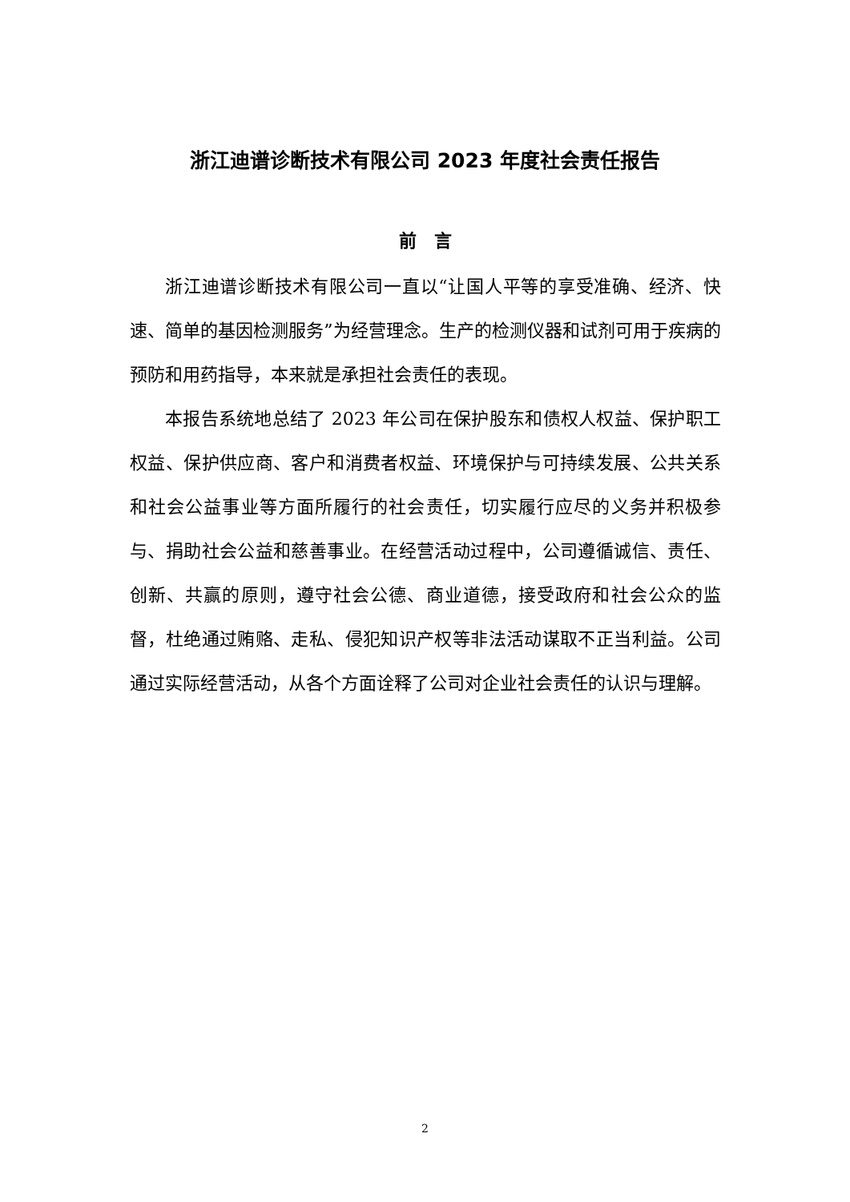浙江迪谱诊断技术有限公司 2023 年度社会责任报告
前　言
浙江迪谱诊断技术有限公司一直以“让国人平等的享受准确、经济、快速、简单的基因检测服务”为经营理念。生产的检测仪器和试剂可用于疾病的预防和用药指导，本来就是承担社会责任的表现。
本报告系统地总结了 2023 年公司在保护股东和债权人权益、保护职工权益、保护供应商、客户和消费者权益、环境保护与可持续发展、公共关系和社会公益事业等方面所履行的社会责任，切实履行应尽的义务并积极参与、捐助社会公益和慈善事业。在经营活动过程中，公司遵循诚信、责任、创新、共赢的原则，遵守社会公德、商业道德，接受政府和社会公众的监督，杜绝通过贿赂、走私、侵犯知识产权等非法活动谋取不正当利益。公司通过实际经营活动，从各个方面诠释了公司对企业社会责任的认识与理解。
2